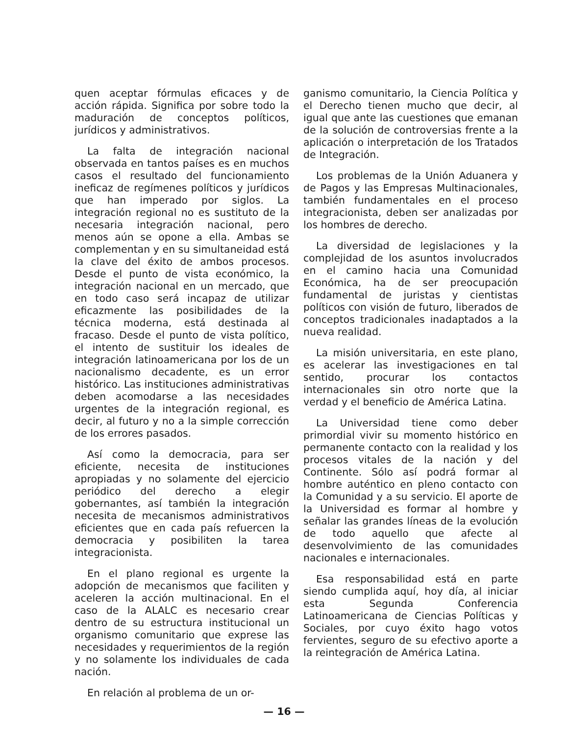quen aceptar fórmulas eficaces y de acción rápida. Significa por sobre todo la maduración de conceptos políticos, jurídicos y administrativos.
La falta de integración nacional observada en tantos países es en muchos casos el resultado del funcionamiento ineficaz de regímenes políticos y jurídicos que han imperado por siglos. La integración regional no es sustituto de la necesaria integración nacional, pero menos aún se opone a ella. Ambas se complementan y en su simultaneidad está la clave del éxito de ambos procesos. Desde el punto de vista económico, la integración nacional en un mercado, que en todo caso será incapaz de utilizar eficazmente las posibilidades de la técnica moderna, está destinada al fracaso. Desde el punto de vista político, el intento de sustituir los ideales de integración latinoamericana por los de un nacionalismo decadente, es un error histórico. Las instituciones administrativas deben acomodarse a las necesidades urgentes de la integración regional, es decir, al futuro y no a la simple corrección de los errores pasados.
Así como la democracia, para ser eficiente, necesita de instituciones apropiadas y no solamente del ejercicio periódico del derecho a elegir gobernantes, así también la integración necesita de mecanismos administrativos eficientes que en cada país refuercen la democracia y posibiliten la tarea integracionista.
En el plano regional es urgente la adopción de mecanismos que faciliten y aceleren la acción multinacional. En el caso de la ALALC es necesario crear dentro de su estructura institucional un organismo comunitario que exprese las necesidades y requerimientos de la región y no solamente los individuales de cada nación.
En relación al problema de un or-
ganismo comunitario, la Ciencia Política y el Derecho tienen mucho que decir, al igual que ante las cuestiones que emanan de la solución de controversias frente a la aplicación o interpretación de los Tratados de Integración.
Los problemas de la Unión Aduanera y de Pagos y las Empresas Multinacionales, también fundamentales en el proceso integracionista, deben ser analizadas por los hombres de derecho.
La diversidad de legislaciones y la complejidad de los asuntos involucrados en el camino hacia una Comunidad Económica, ha de ser preocupación fundamental de juristas y cientistas políticos con visión de futuro, liberados de conceptos tradicionales inadaptados a la nueva realidad.
La misión universitaria, en este plano, es acelerar las investigaciones en tal sentido, procurar los contactos internacionales sin otro norte que la verdad y el beneficio de América Latina.
La Universidad tiene como deber primordial vivir su momento histórico en permanente contacto con la realidad y los procesos vitales de la nación y del Continente. Sólo así podrá formar al hombre auténtico en pleno contacto con la Comunidad y a su servicio. El aporte de la Universidad es formar al hombre y señalar las grandes líneas de la evolución de todo aquello que afecte al desenvolvimiento de las comunidades nacionales e internacionales.
Esa responsabilidad está en parte siendo cumplida aquí, hoy día, al iniciar esta Segunda Conferencia Latinoamericana de Ciencias Políticas y Sociales, por cuyo éxito hago votos fervientes, seguro de su efectivo aporte a la reintegración de América Latina.
— 16 —